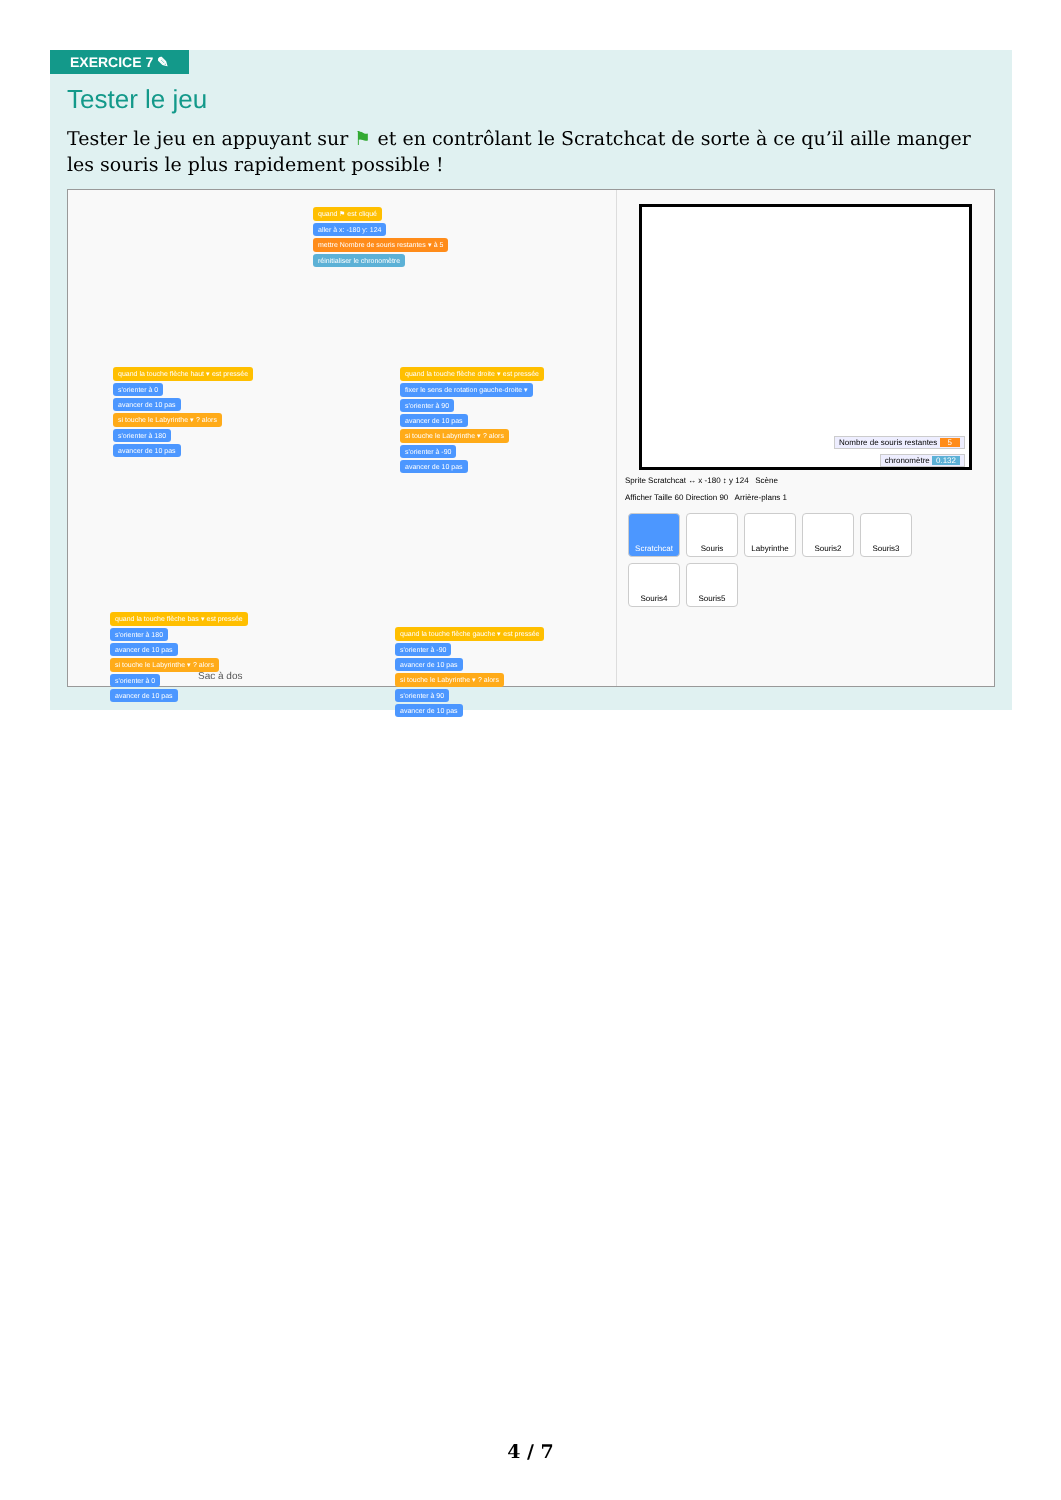EXERCICE 7 ✎
Tester le jeu
Tester le jeu en appuyant sur ⚑ et en contrôlant le Scratchcat de sorte à ce qu’il aille manger les souris le plus rapidement possible !
quand ⚑ est cliqué
aller à x: -180 y: 124
mettre Nombre de souris restantes ▾ à 5
réinitialiser le chronomètre
quand la touche flèche haut ▾ est pressée
s'orienter à 0
avancer de 10 pas
si touche le Labyrinthe ▾ ? alors
s'orienter à 180
avancer de 10 pas
quand la touche flèche droite ▾ est pressée
fixer le sens de rotation gauche-droite ▾
s'orienter à 90
avancer de 10 pas
si touche le Labyrinthe ▾ ? alors
s'orienter à -90
avancer de 10 pas
quand la touche flèche bas ▾ est pressée
s'orienter à 180
avancer de 10 pas
si touche le Labyrinthe ▾ ? alors
s'orienter à 0
avancer de 10 pas
quand la touche flèche gauche ▾ est pressée
s'orienter à -90
avancer de 10 pas
si touche le Labyrinthe ▾ ? alors
s'orienter à 90
avancer de 10 pas
Sac à dos
Nombre de souris restantes 5
chronomètre 0.132
Sprite Scratchcat ↔ x -180 ↕ y 124 Scène
Afficher Taille 60 Direction 90 Arrière-plans 1
Scratchcat Souris Labyrinthe Souris2 Souris3
Souris4 Souris5
4 / 7